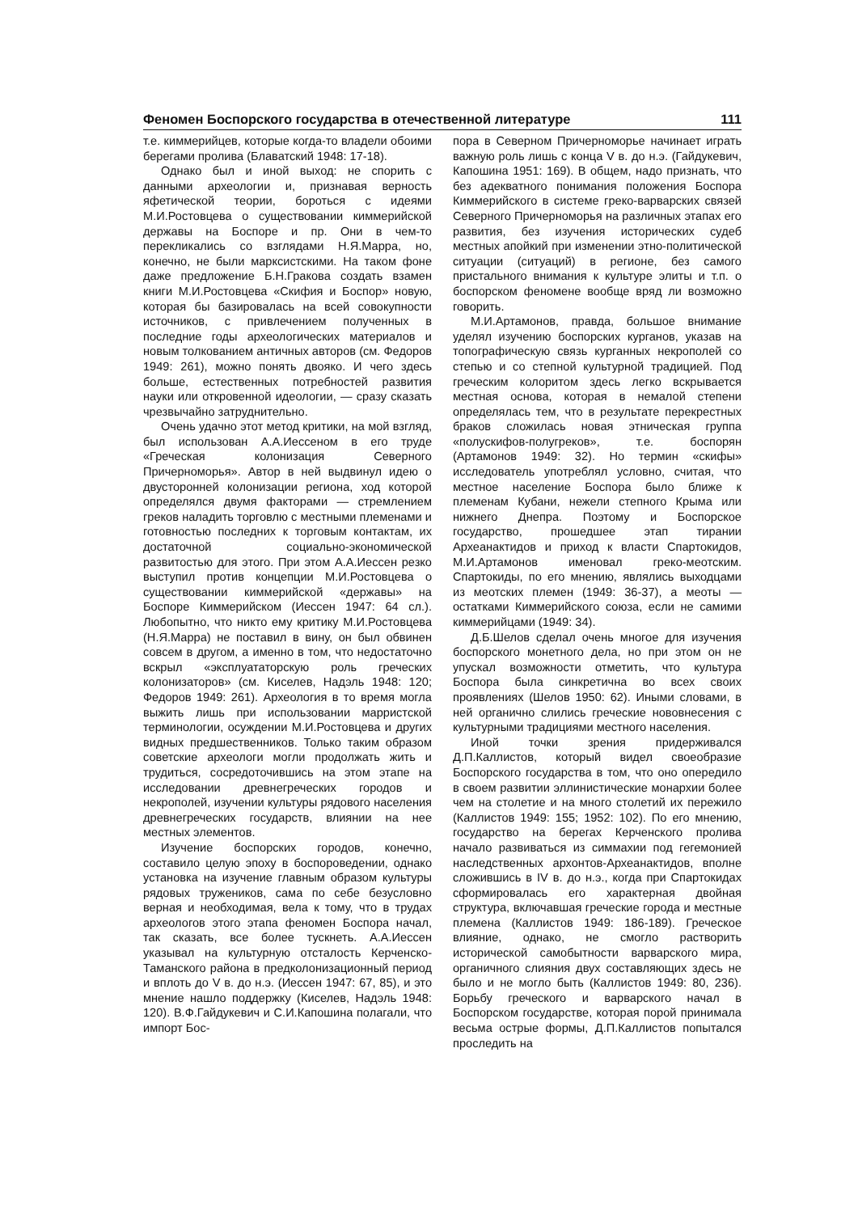Феномен Боспорского государства в отечественной литературе 111
т.е. киммерийцев, которые когда-то владели обоими берегами пролива (Блаватский 1948: 17-18).
Однако был и иной выход: не спорить с данными археологии и, признавая верность яфетической теории, бороться с идеями М.И.Ростовцева о существовании киммерийской державы на Боспоре и пр. Они в чем-то перекликались со взглядами Н.Я.Марра, но, конечно, не были марксистскими. На таком фоне даже предложение Б.Н.Гракова создать взамен книги М.И.Ростовцева «Скифия и Боспор» новую, которая бы базировалась на всей совокупности источников, с привлечением полученных в последние годы археологических материалов и новым толкованием античных авторов (см. Федоров 1949: 261), можно понять двояко. И чего здесь больше, естественных потребностей развития науки или откровенной идеологии, — сразу сказать чрезвычайно затруднительно.
Очень удачно этот метод критики, на мой взгляд, был использован А.А.Иессеном в его труде «Греческая колонизация Северного Причерноморья». Автор в ней выдвинул идею о двусторонней колонизации региона, ход которой определялся двумя факторами — стремлением греков наладить торговлю с местными племенами и готовностью последних к торговым контактам, их достаточной социально-экономической развитостью для этого. При этом А.А.Иессен резко выступил против концепции М.И.Ростовцева о существовании киммерийской «державы» на Боспоре Киммерийском (Иессен 1947: 64 сл.). Любопытно, что никто ему критику М.И.Ростовцева (Н.Я.Марра) не поставил в вину, он был обвинен совсем в другом, а именно в том, что недостаточно вскрыл «эксплуататорскую роль греческих колонизаторов» (см. Киселев, Надэль 1948: 120; Федоров 1949: 261). Археология в то время могла выжить лишь при использовании марристской терминологии, осуждении М.И.Ростовцева и других видных предшественников. Только таким образом советские археологи могли продолжать жить и трудиться, сосредоточившись на этом этапе на исследовании древнегреческих городов и некрополей, изучении культуры рядового населения древнегреческих государств, влиянии на нее местных элементов.
Изучение боспорских городов, конечно, составило целую эпоху в боспороведении, однако установка на изучение главным образом культуры рядовых тружеников, сама по себе безусловно верная и необходимая, вела к тому, что в трудах археологов этого этапа феномен Боспора начал, так сказать, все более тускнеть. А.А.Иессен указывал на культурную отсталость Керченско-Таманского района в предколонизационный период и вплоть до V в. до н.э. (Иессен 1947: 67, 85), и это мнение нашло поддержку (Киселев, Надэль 1948: 120). В.Ф.Гайдукевич и С.И.Капошина полагали, что импорт Бос-
пора в Северном Причерноморье начинает играть важную роль лишь с конца V в. до н.э. (Гайдукевич, Капошина 1951: 169). В общем, надо признать, что без адекватного понимания положения Боспора Киммерийского в системе греко-варварских связей Северного Причерноморья на различных этапах его развития, без изучения исторических судеб местных апойкий при изменении этно-политической ситуации (ситуаций) в регионе, без самого пристального внимания к культуре элиты и т.п. о боспорском феномене вообще вряд ли возможно говорить.
М.И.Артамонов, правда, большое внимание уделял изучению боспорских курганов, указав на топографическую связь курганных некрополей со степью и со степной культурной традицией. Под греческим колоритом здесь легко вскрывается местная основа, которая в немалой степени определялась тем, что в результате перекрестных браков сложилась новая этническая группа «полускифов-полугреков», т.е. боспорян (Артамонов 1949: 32). Но термин «скифы» исследователь употреблял условно, считая, что местное население Боспора было ближе к племенам Кубани, нежели степного Крыма или нижнего Днепра. Поэтому и Боспорское государство, прошедшее этап тирании Археанактидов и приход к власти Спартокидов, М.И.Артамонов именовал греко-меотским. Спартокиды, по его мнению, являлись выходцами из меотских племен (1949: 36-37), а меоты — остатками Киммерийского союза, если не самими киммерийцами (1949: 34).
Д.Б.Шелов сделал очень многое для изучения боспорского монетного дела, но при этом он не упускал возможности отметить, что культура Боспора была синкретична во всех своих проявлениях (Шелов 1950: 62). Иными словами, в ней органично слились греческие нововнесения с культурными традициями местного населения.
Иной точки зрения придерживался Д.П.Каллистов, который видел своеобразие Боспорского государства в том, что оно опередило в своем развитии эллинистические монархии более чем на столетие и на много столетий их пережило (Каллистов 1949: 155; 1952: 102). По его мнению, государство на берегах Керченского пролива начало развиваться из симмахии под гегемонией наследственных архонтов-Археанактидов, вполне сложившись в IV в. до н.э., когда при Спартокидах сформировалась его характерная двойная структура, включавшая греческие города и местные племена (Каллистов 1949: 186-189). Греческое влияние, однако, не смогло растворить исторической самобытности варварского мира, органичного слияния двух составляющих здесь не было и не могло быть (Каллистов 1949: 80, 236). Борьбу греческого и варварского начал в Боспорском государстве, которая порой принимала весьма острые формы, Д.П.Каллистов попытался проследить на